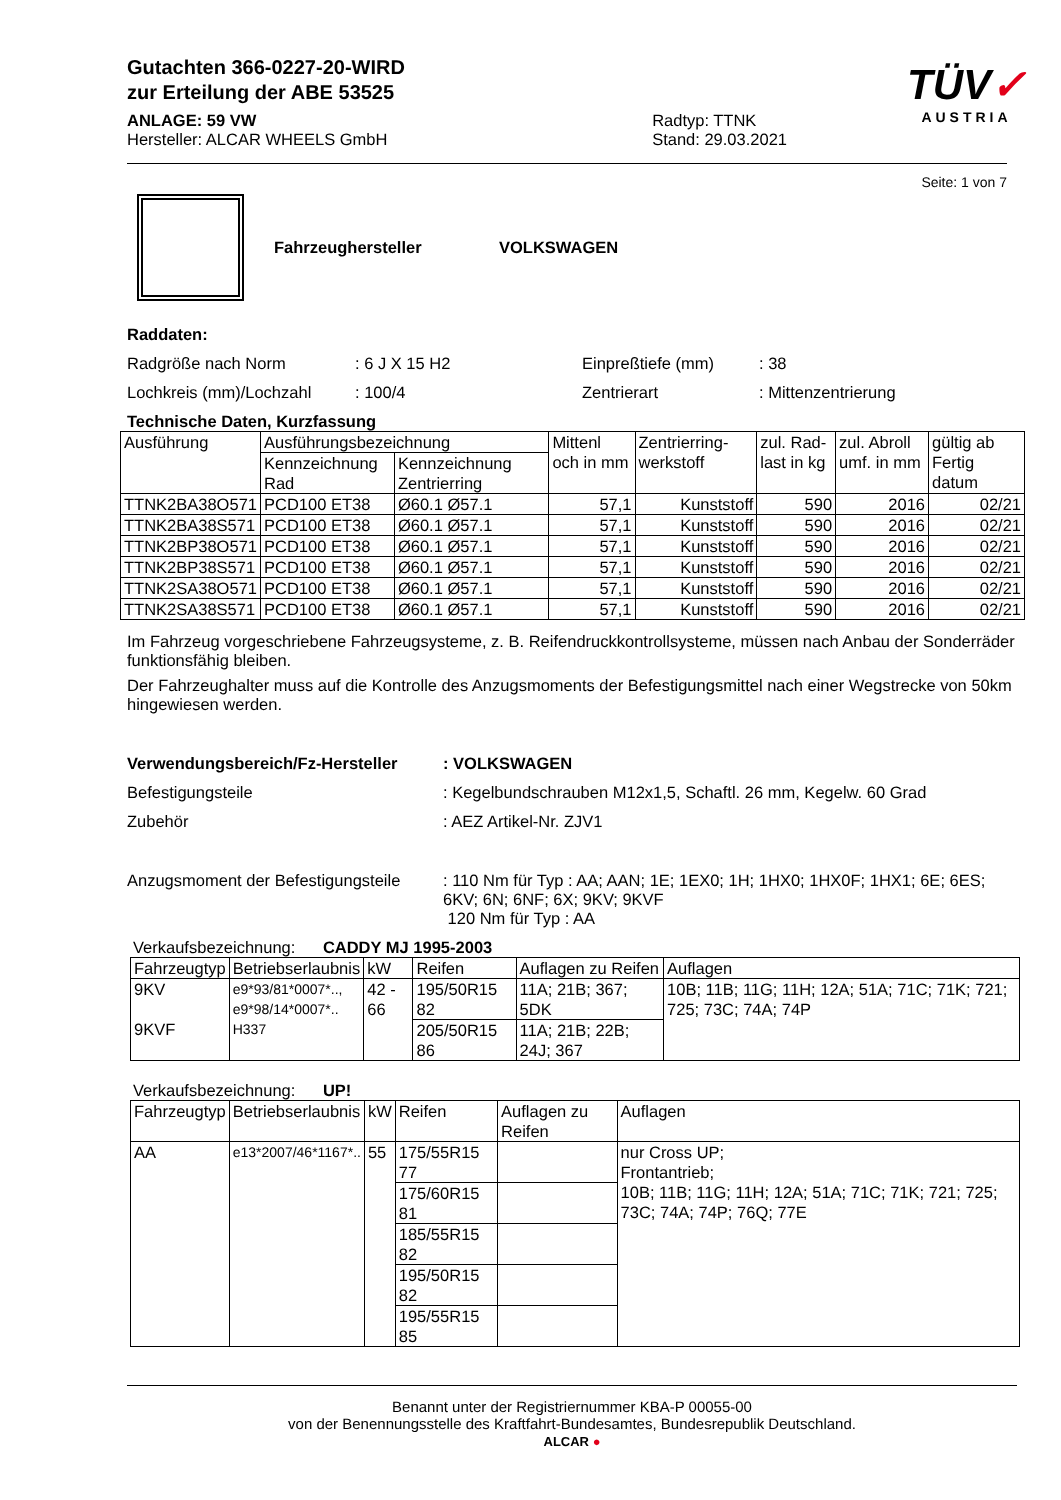Gutachten 366-0227-20-WIRD
zur Erteilung der ABE 53525
TÜV✓
AUSTRIA
ANLAGE: 59 VW
Hersteller: ALCAR WHEELS GmbH
Radtyp: TTNK
Stand: 29.03.2021
Seite: 1 von 7
Fahrzeughersteller VOLKSWAGEN
Raddaten:
Radgröße nach Norm: 6 J X 15 H2 Einpreßtiefe (mm): 38
Lochkreis (mm)/Lochzahl: 100/4 Zentrierart: Mittenzentrierung
Technische Daten, Kurzfassung
| Ausführung | Ausführungsbezeichnung | | Mittenl och in mm | Zentrierring-werkstoff | zul. Rad-last in kg | zul. Abroll umf. in mm | gültig ab Fertig datum |
| --- | --- | --- | --- | --- | --- | --- | --- |
| | Kennzeichnung Rad | Kennzeichnung Zentrierring | | | | | |
| TTNK2BA38O571 | PCD100 ET38 | Ø60.1 Ø57.1 | 57,1 | Kunststoff | 590 | 2016 | 02/21 |
| TTNK2BA38S571 | PCD100 ET38 | Ø60.1 Ø57.1 | 57,1 | Kunststoff | 590 | 2016 | 02/21 |
| TTNK2BP38O571 | PCD100 ET38 | Ø60.1 Ø57.1 | 57,1 | Kunststoff | 590 | 2016 | 02/21 |
| TTNK2BP38S571 | PCD100 ET38 | Ø60.1 Ø57.1 | 57,1 | Kunststoff | 590 | 2016 | 02/21 |
| TTNK2SA38O571 | PCD100 ET38 | Ø60.1 Ø57.1 | 57,1 | Kunststoff | 590 | 2016 | 02/21 |
| TTNK2SA38S571 | PCD100 ET38 | Ø60.1 Ø57.1 | 57,1 | Kunststoff | 590 | 2016 | 02/21 |
Im Fahrzeug vorgeschriebene Fahrzeugsysteme, z. B. Reifendruckkontrollsysteme, müssen nach Anbau der Sonderräder funktionsfähig bleiben.
Der Fahrzeughalter muss auf die Kontrolle des Anzugsmoments der Befestigungsmittel nach einer Wegstrecke von 50km hingewiesen werden.
Verwendungsbereich/Fz-Hersteller: VOLKSWAGEN
Befestigungsteile: Kegelbundschrauben M12x1,5, Schaftl. 26 mm, Kegelw. 60 Grad
Zubehör: AEZ Artikel-Nr. ZJV1
Anzugsmoment der Befestigungsteile: 110 Nm für Typ : AA; AAN; 1E; 1EX0; 1H; 1HX0; 1HX0F; 1HX1; 6E; 6ES; 6KV; 6N; 6NF; 6X; 9KV; 9KVF
120 Nm für Typ : AA
Verkaufsbezeichnung: CADDY MJ 1995-2003
| Fahrzeugtyp | Betriebserlaubnis | kW | Reifen | Auflagen zu Reifen | Auflagen |
| --- | --- | --- | --- | --- | --- |
| 9KV 9KVF | e9*93/81*0007*.., e9*98/14*0007*.. H337 | 42 - 66 | 195/50R15 82 | 11A; 21B; 367; 5DK | 10B; 11B; 11G; 11H; 12A; 51A; 71C; 71K; 721; 725; 73C; 74A; 74P |
| | | | 205/50R15 86 | 11A; 21B; 22B; 24J; 367 | |
Verkaufsbezeichnung: UP!
| Fahrzeugtyp | Betriebserlaubnis | kW | Reifen | Auflagen zu Reifen | Auflagen |
| --- | --- | --- | --- | --- | --- |
| AA | e13*2007/46*1167*.. | 55 | 175/55R15 77 | | nur Cross UP; Frontantrieb; 10B; 11B; 11G; 11H; 12A; 51A; 71C; 71K; 721; 725; 73C; 74A; 74P; 76Q; 77E |
| | | | 175/60R15 81 | | |
| | | | 185/55R15 82 | | |
| | | | 195/50R15 82 | | |
| | | | 195/55R15 85 | | |
Benannt unter der Registriernummer KBA-P 00055-00
von der Benennungsstelle des Kraftfahrt-Bundesamtes, Bundesrepublik Deutschland.
ALCAR ●